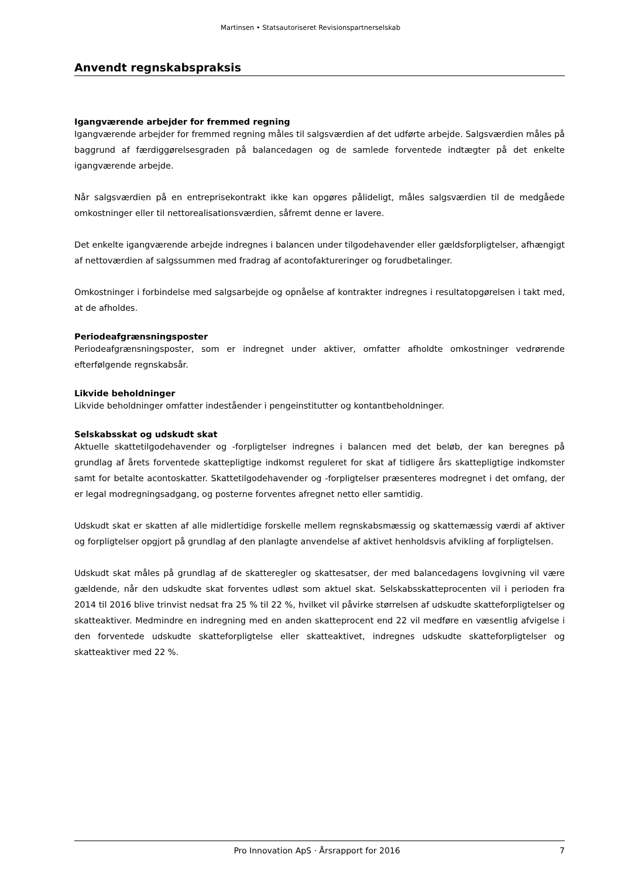Martinsen • Statsautoriseret Revisionspartnerselskab
Anvendt regnskabspraksis
Igangværende arbejder for fremmed regning
Igangværende arbejder for fremmed regning måles til salgsværdien af det udførte arbejde. Salgsværdien måles på baggrund af færdiggørelsesgraden på balancedagen og de samlede forventede indtægter på det enkelte igangværende arbejde.
Når salgsværdien på en entreprisekontrakt ikke kan opgøres pålideligt, måles salgsværdien til de medgåede omkostninger eller til nettorealisationsværdien, såfremt denne er lavere.
Det enkelte igangværende arbejde indregnes i balancen under tilgodehavender eller gældsforpligtelser, afhængigt af nettoværdien af salgssummen med fradrag af acontofaktureringer og forudbetalinger.
Omkostninger i forbindelse med salgsarbejde og opnåelse af kontrakter indregnes i resultatopgørelsen i takt med, at de afholdes.
Periodeafgrænsningsposter
Periodeafgrænsningsposter, som er indregnet under aktiver, omfatter afholdte omkostninger vedrørende efterfølgende regnskabsår.
Likvide beholdninger
Likvide beholdninger omfatter indeståender i pengeinstitutter og kontantbeholdninger.
Selskabsskat og udskudt skat
Aktuelle skattetilgodehavender og -forpligtelser indregnes i balancen med det beløb, der kan beregnes på grundlag af årets forventede skattepligtige indkomst reguleret for skat af tidligere års skattepligtige indkomster samt for betalte acontoskatter. Skattetilgodehavender og -forpligtelser præsenteres modregnet i det omfang, der er legal modregningsadgang, og posterne forventes afregnet netto eller samtidig.
Udskudt skat er skatten af alle midlertidige forskelle mellem regnskabsmæssig og skattemæssig værdi af aktiver og forpligtelser opgjort på grundlag af den planlagte anvendelse af aktivet henholdsvis afvikling af forpligtelsen.
Udskudt skat måles på grundlag af de skatteregler og skattesatser, der med balancedagens lovgivning vil være gældende, når den udskudte skat forventes udløst som aktuel skat. Selskabsskatteprocenten vil i perioden fra 2014 til 2016 blive trinvist nedsat fra 25 % til 22 %, hvilket vil påvirke størrelsen af udskudte skatteforpligtelser og skatteaktiver. Medmindre en indregning med en anden skatteprocent end 22 vil medføre en væsentlig afvigelse i den forventede udskudte skatteforpligtelse eller skatteaktivet, indregnes udskudte skatteforpligtelser og skatteaktiver med 22 %.
Pro Innovation ApS · Årsrapport for 2016 7